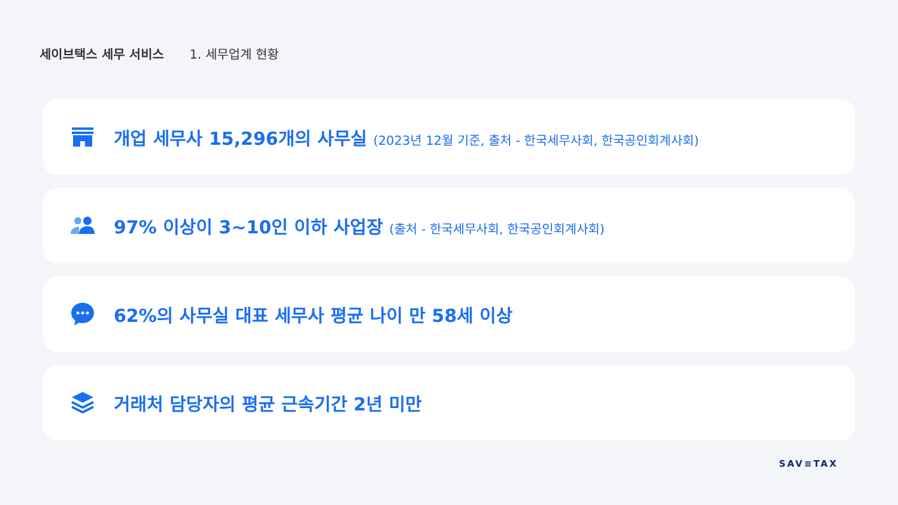세이브택스 세무 서비스 1. 세무업계 현황
개업 세무사 15,296개의 사무실 (2023년 12월 기준, 출처 - 한국세무사회, 한국공인회계사회)
97% 이상이 3~10인 이하 사업장 (출처 - 한국세무사회, 한국공인회계사회)
62%의 사무실 대표 세무사 평균 나이 만 58세 이상
거래처 담당자의 평균 근속기간 2년 미만
SAV≡TAX